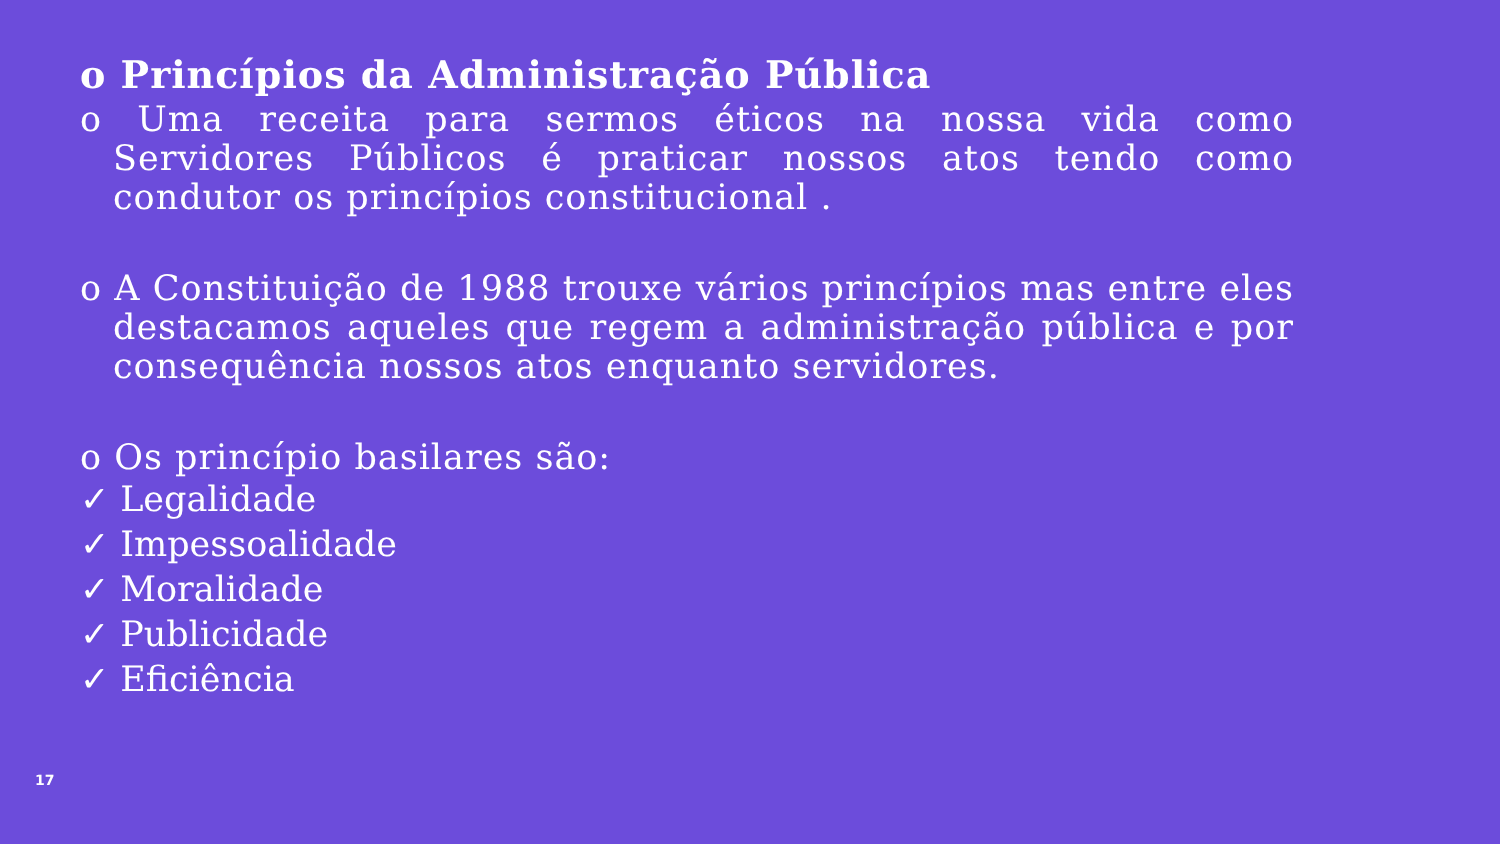o Princípios da Administração Pública
o Uma receita para sermos éticos na nossa vida como Servidores Públicos é praticar nossos atos tendo como condutor os princípios constitucional .
o A Constituição de 1988 trouxe vários princípios mas entre eles destacamos aqueles que regem a administração pública e por consequência nossos atos enquanto servidores.
o Os princípio basilares são:
✓ Legalidade
✓ Impessoalidade
✓ Moralidade
✓ Publicidade
✓ Eficiência
17